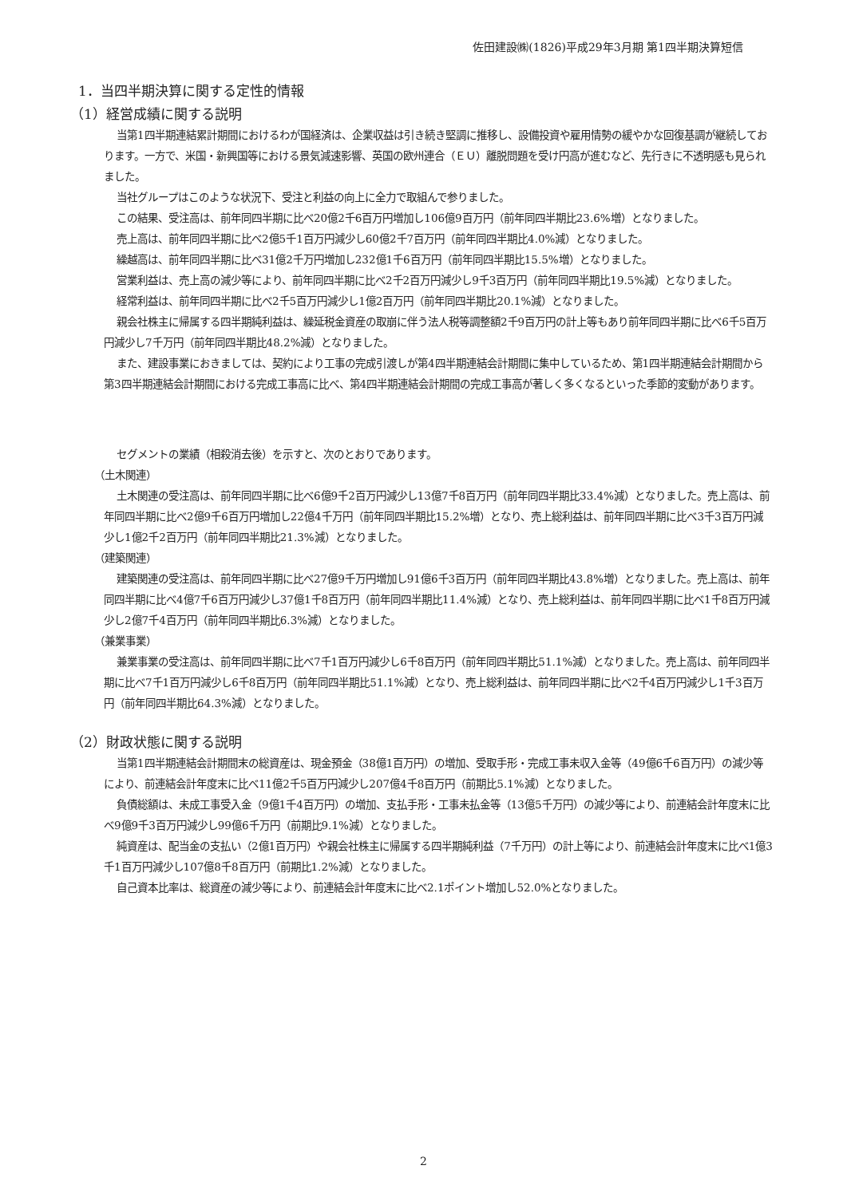佐田建設㈱(1826)平成29年3月期 第1四半期決算短信
1．当四半期決算に関する定性的情報
（1）経営成績に関する説明
当第1四半期連結累計期間におけるわが国経済は、企業収益は引き続き堅調に推移し、設備投資や雇用情勢の緩やかな回復基調が継続しております。一方で、米国・新興国等における景気減速影響、英国の欧州連合（ＥＵ）離脱問題を受け円高が進むなど、先行きに不透明感も見られました。
当社グループはこのような状況下、受注と利益の向上に全力で取組んで参りました。
この結果、受注高は、前年同四半期に比べ20億2千6百万円増加し106億9百万円（前年同四半期比23.6%増）となりました。
売上高は、前年同四半期に比べ2億5千1百万円減少し60億2千7百万円（前年同四半期比4.0%減）となりました。
繰越高は、前年同四半期に比べ31億2千万円増加し232億1千6百万円（前年同四半期比15.5%増）となりました。
営業利益は、売上高の減少等により、前年同四半期に比べ2千2百万円減少し9千3百万円（前年同四半期比19.5%減）となりました。
経常利益は、前年同四半期に比べ2千5百万円減少し1億2百万円（前年同四半期比20.1%減）となりました。
親会社株主に帰属する四半期純利益は、繰延税金資産の取崩に伴う法人税等調整額2千9百万円の計上等もあり前年同四半期に比べ6千5百万円減少し7千万円（前年同四半期比48.2%減）となりました。
また、建設事業におきましては、契約により工事の完成引渡しが第4四半期連結会計期間に集中しているため、第1四半期連結会計期間から第3四半期連結会計期間における完成工事高に比べ、第4四半期連結会計期間の完成工事高が著しく多くなるといった季節的変動があります。
セグメントの業績（相殺消去後）を示すと、次のとおりであります。
（土木関連）
土木関連の受注高は、前年同四半期に比べ6億9千2百万円減少し13億7千8百万円（前年同四半期比33.4%減）となりました。売上高は、前年同四半期に比べ2億9千6百万円増加し22億4千万円（前年同四半期比15.2%増）となり、売上総利益は、前年同四半期に比べ3千3百万円減少し1億2千2百万円（前年同四半期比21.3%減）となりました。
（建築関連）
建築関連の受注高は、前年同四半期に比べ27億9千万円増加し91億6千3百万円（前年同四半期比43.8%増）となりました。売上高は、前年同四半期に比べ4億7千6百万円減少し37億1千8百万円（前年同四半期比11.4%減）となり、売上総利益は、前年同四半期に比べ1千8百万円減少し2億7千4百万円（前年同四半期比6.3%減）となりました。
（兼業事業）
兼業事業の受注高は、前年同四半期に比べ7千1百万円減少し6千8百万円（前年同四半期比51.1%減）となりました。売上高は、前年同四半期に比べ7千1百万円減少し6千8百万円（前年同四半期比51.1%減）となり、売上総利益は、前年同四半期に比べ2千4百万円減少し1千3百万円（前年同四半期比64.3%減）となりました。
（2）財政状態に関する説明
当第1四半期連結会計期間末の総資産は、現金預金（38億1百万円）の増加、受取手形・完成工事未収入金等（49億6千6百万円）の減少等により、前連結会計年度末に比べ11億2千5百万円減少し207億4千8百万円（前期比5.1%減）となりました。
負債総額は、未成工事受入金（9億1千4百万円）の増加、支払手形・工事未払金等（13億5千万円）の減少等により、前連結会計年度末に比べ9億9千3百万円減少し99億6千万円（前期比9.1%減）となりました。
純資産は、配当金の支払い（2億1百万円）や親会社株主に帰属する四半期純利益（7千万円）の計上等により、前連結会計年度末に比べ1億3千1百万円減少し107億8千8百万円（前期比1.2%減）となりました。
自己資本比率は、総資産の減少等により、前連結会計年度末に比べ2.1ポイント増加し52.0%となりました。
2